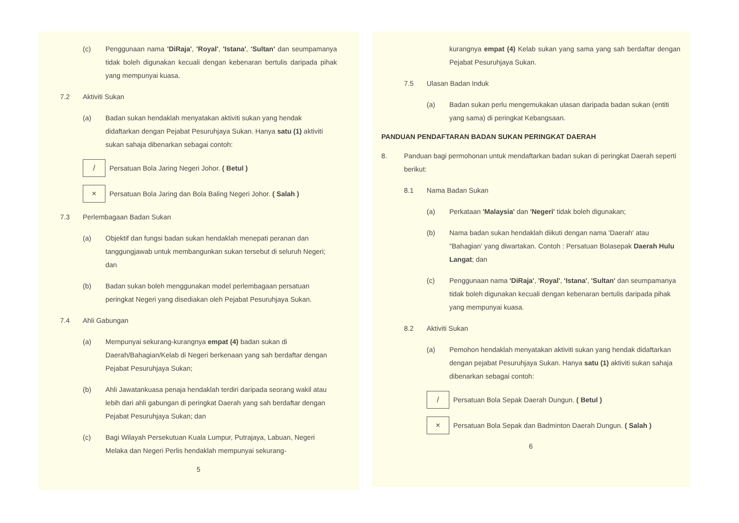(c) Penggunaan nama 'DiRaja', 'Royal', 'Istana', 'Sultan' dan seumpamanya tidak boleh digunakan kecuali dengan kebenaran bertulis daripada pihak yang mempunyai kuasa.
7.2 Aktiviti Sukan
(a) Badan sukan hendaklah menyatakan aktiviti sukan yang hendak didaftarkan dengan Pejabat Pesuruhjaya Sukan. Hanya satu (1) aktiviti sukan sahaja dibenarkan sebagai contoh:
/ Persatuan Bola Jaring Negeri Johor. ( Betul )
× Persatuan Bola Jaring dan Bola Baling Negeri Johor. ( Salah )
7.3 Perlembagaan Badan Sukan
(a) Objektif dan fungsi badan sukan hendaklah menepati peranan dan tanggungjawab untuk membangunkan sukan tersebut di seluruh Negeri; dan
(b) Badan sukan boleh menggunakan model perlembagaan persatuan peringkat Negeri yang disediakan oleh Pejabat Pesuruhjaya Sukan.
7.4 Ahli Gabungan
(a) Mempunyai sekurang-kurangnya empat (4) badan sukan di Daerah/Bahagian/Kelab di Negeri berkenaan yang sah berdaftar dengan Pejabat Pesuruhjaya Sukan;
(b) Ahli Jawatankuasa penaja hendaklah terdiri daripada seorang wakil atau lebih dari ahli gabungan di peringkat Daerah yang sah berdaftar dengan Pejabat Pesuruhjaya Sukan; dan
(c) Bagi Wilayah Persekutuan Kuala Lumpur, Putrajaya, Labuan, Negeri Melaka dan Negeri Perlis hendaklah mempunyai sekurang-
5
kurangnya empat (4) Kelab sukan yang sama yang sah berdaftar dengan Pejabat Pesuruhjaya Sukan.
7.5 Ulasan Badan Induk
(a) Badan sukan perlu mengemukakan ulasan daripada badan sukan (entiti yang sama) di peringkat Kebangsaan.
PANDUAN PENDAFTARAN BADAN SUKAN PERINGKAT DAERAH
8. Panduan bagi permohonan untuk mendaftarkan badan sukan di peringkat Daerah seperti berikut:
8.1 Nama Badan Sukan
(a) Perkataan 'Malaysia' dan 'Negeri' tidak boleh digunakan;
(b) Nama badan sukan hendaklah diikuti dengan nama 'Daerah' atau "Bahagian' yang diwartakan. Contoh : Persatuan Bolasepak Daerah Hulu Langat; dan
(c) Penggunaan nama 'DiRaja', 'Royal', 'Istana', 'Sultan' dan seumpamanya tidak boleh digunakan kecuali dengan kebenaran bertulis daripada pihak yang mempunyai kuasa.
8.2 Aktiviti Sukan
(a) Pemohon hendaklah menyatakan aktiviti sukan yang hendak didaftarkan dengan pejabat Pesuruhjaya Sukan. Hanya satu (1) aktiviti sukan sahaja dibenarkan sebagai contoh:
/ Persatuan Bola Sepak Daerah Dungun. ( Betul )
× Persatuan Bola Sepak dan Badminton Daerah Dungun. ( Salah )
6